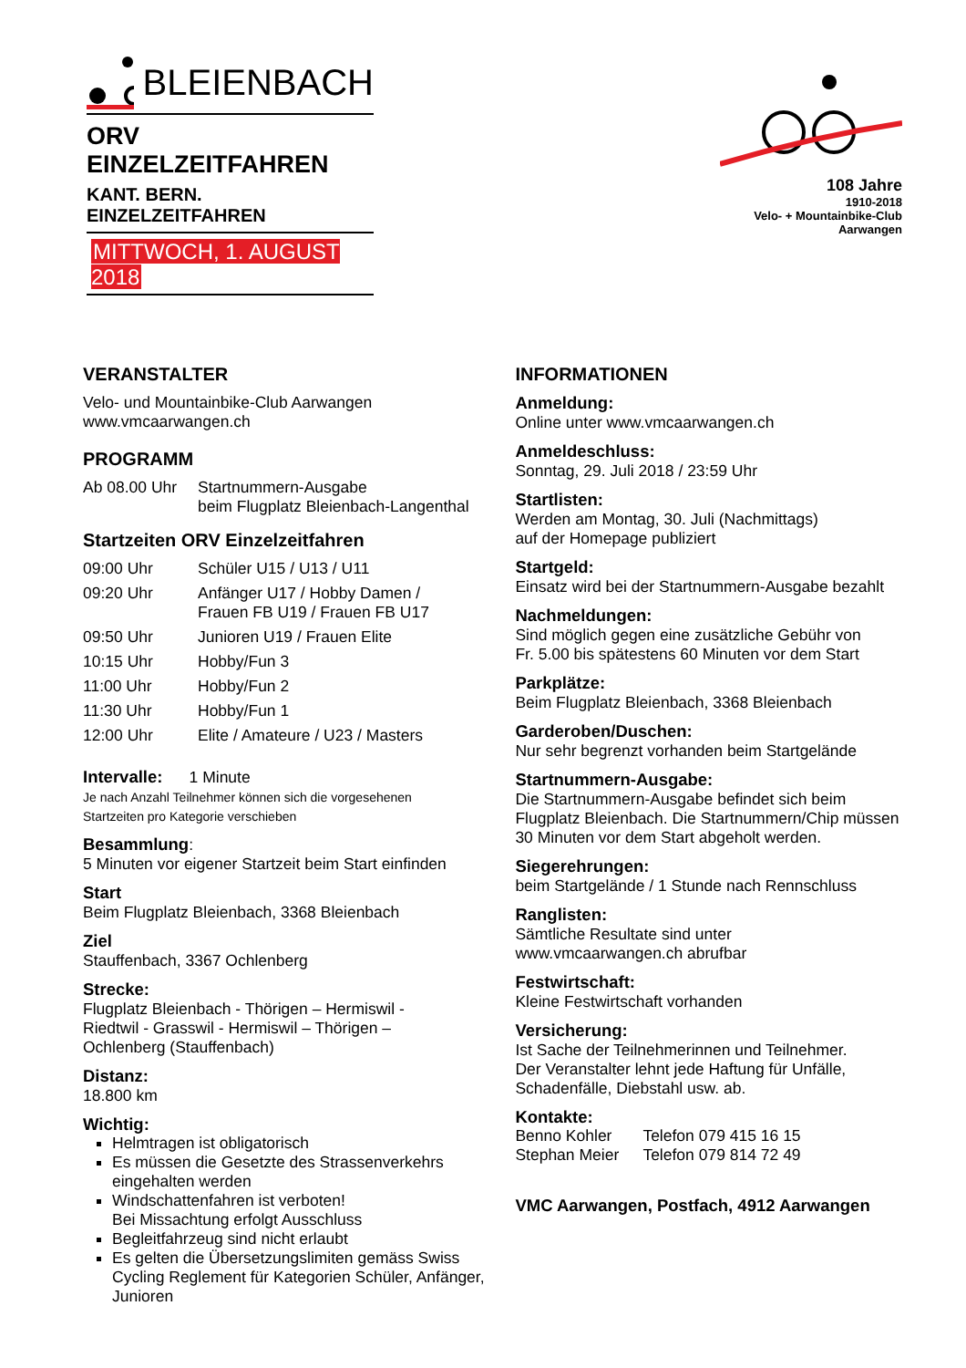BLEIENBACH
ORV EINZELZEITFAHREN
KANT. BERN. EINZELZEITFAHREN
MITTWOCH, 1. AUGUST 2018
108 Jahre
1910-2018
Velo- + Mountainbike-Club
Aarwangen
VERANSTALTER
Velo- und Mountainbike-Club Aarwangen
www.vmcaarwangen.ch
PROGRAMM
| Ab 08.00 Uhr | Startnummern-Ausgabe beim Flugplatz Bleienbach-Langenthal |
Startzeiten ORV Einzelzeitfahren
| 09:00 Uhr | Schüler U15 / U13 / U11 |
| 09:20 Uhr | Anfänger U17 / Hobby Damen / Frauen FB U19 / Frauen FB U17 |
| 09:50 Uhr | Junioren U19 / Frauen Elite |
| 10:15 Uhr | Hobby/Fun 3 |
| 11:00 Uhr | Hobby/Fun 2 |
| 11:30 Uhr | Hobby/Fun 1 |
| 12:00 Uhr | Elite / Amateure / U23 / Masters |
Intervalle: 1 Minute
Je nach Anzahl Teilnehmer können sich die vorgesehenen
Startzeiten pro Kategorie verschieben
Besammlung:
5 Minuten vor eigener Startzeit beim Start einfinden
Start
Beim Flugplatz Bleienbach, 3368 Bleienbach
Ziel
Stauffenbach, 3367 Ochlenberg
Strecke:
Flugplatz Bleienbach - Thörigen – Hermiswil -
Riedtwil - Grasswil - Hermiswil – Thörigen –
Ochlenberg (Stauffenbach)
Distanz:
18.800 km
Wichtig:
Helmtragen ist obligatorisch
Es müssen die Gesetzte des Strassenverkehrs eingehalten werden
Windschattenfahren ist verboten!
Bei Missachtung erfolgt Ausschluss
Begleitfahrzeug sind nicht erlaubt
Es gelten die Übersetzungslimiten gemäss Swiss Cycling Reglement für Kategorien Schüler, Anfänger, Junioren
INFORMATIONEN
Anmeldung:
Online unter www.vmcaarwangen.ch
Anmeldeschluss:
Sonntag, 29. Juli 2018 / 23:59 Uhr
Startlisten:
Werden am Montag, 30. Juli (Nachmittags)
auf der Homepage publiziert
Startgeld:
Einsatz wird bei der Startnummern-Ausgabe bezahlt
Nachmeldungen:
Sind möglich gegen eine zusätzliche Gebühr von
Fr. 5.00 bis spätestens 60 Minuten vor dem Start
Parkplätze:
Beim Flugplatz Bleienbach, 3368 Bleienbach
Garderoben/Duschen:
Nur sehr begrenzt vorhanden beim Startgelände
Startnummern-Ausgabe:
Die Startnummern-Ausgabe befindet sich beim
Flugplatz Bleienbach. Die Startnummern/Chip müssen
30 Minuten vor dem Start abgeholt werden.
Siegerehrungen:
beim Startgelände / 1 Stunde nach Rennschluss
Ranglisten:
Sämtliche Resultate sind unter
www.vmcaarwangen.ch abrufbar
Festwirtschaft:
Kleine Festwirtschaft vorhanden
Versicherung:
Ist Sache der Teilnehmerinnen und Teilnehmer.
Der Veranstalter lehnt jede Haftung für Unfälle,
Schadenfälle, Diebstahl usw. ab.
Kontakte:
| Benno Kohler | Telefon 079 415 16 15 |
| Stephan Meier | Telefon 079 814 72 49 |
VMC Aarwangen, Postfach, 4912 Aarwangen